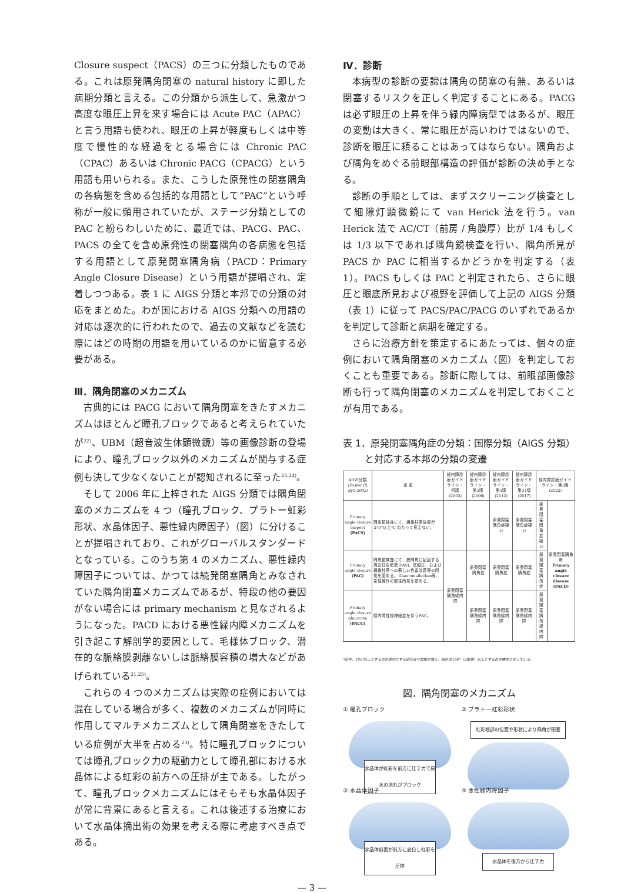Closure suspect（PACS）の三つに分類したものである。これは原発隅角閉塞の natural history に即した病期分類と言える。この分類から派生して、急激かつ高度な眼圧上昇を来す場合には Acute PAC（APAC）と言う用語も使われ、眼圧の上昇が軽度もしくは中等度で慢性的な経過をとる場合には Chronic PAC（CPAC）あるいは Chronic PACG（CPACG）という用語も用いられる。また、こうした原発性の閉塞隅角の各病態を含める包括的な用語として“PAC”という呼称が一般に頻用されていたが、ステージ分類としての PAC と紛らわしいために、最近では、PACG、PAC、PACS の全てを含め原発性の閉塞隅角の各病態を包括する用語として原発閉塞隅角病（PACD：Primary Angle Closure Disease）という用語が提唱され、定着しつつある。表 1 に AIGS 分類と本邦での分類の対応をまとめた。わが国における AIGS 分類への用語の対応は逐次的に行われたので、過去の文献などを読む際にはどの時期の用語を用いているのかに留意する必要がある。
Ⅲ．隅角閉塞のメカニズム
古典的には PACG において隅角閉塞をきたすメカニズムはほとんど瞳孔ブロックであると考えられていたが<sup>22)</sup>、UBM（超音波生体顕微鏡）等の画像診断の登場により、瞳孔ブロック以外のメカニズムが関与する症例も決して少なくないことが認知されるに至った<sup>23,24)</sup>。
そして 2006 年に上梓された AIGS 分類では隅角閉塞のメカニズムを 4 つ（瞳孔ブロック、プラトー虹彩形状、水晶体因子、悪性緑内障因子）（図）に分けることが提唱されており、これがグローバルスタンダードとなっている。このうち第 4 のメカニズム、悪性緑内障因子については、かつては続発閉塞隅角とみなされていた隅角閉塞メカニズムであるが、特段の他の要因がない場合には primary mechanism と見なされるようになった。PACD における悪性緑内障メカニズムを引き起こす解剖学的要因として、毛様体ブロック、潜在的な脈絡膜剥離ないしは脈絡膜容積の増大などがあげられている<sup>21,25)</sup>。
これらの 4 つのメカニズムは実際の症例においては混在している場合が多く、複数のメカニズムが同時に作用してマルチメカニズムとして隅角閉塞をきたしている症例が大半を占める<sup>23)</sup>。特に瞳孔ブロックについては瞳孔ブロック力の駆動力として瞳孔部における水晶体による虹彩の前方への圧排が主である。したがって、瞳孔ブロックメカニズムにはそもそも水晶体因子が常に背景にあると言える。これは後述する治療において水晶体摘出術の効果を考える際に考慮すべき点である。
Ⅳ．診断
本病型の診断の要諦は隅角の閉塞の有無、あるいは閉塞するリスクを正しく判定することにある。PACG は必ず眼圧の上昇を伴う緑内障病型ではあるが、眼圧の変動は大きく、常に眼圧が高いわけではないので、診断を眼圧に頼ることはあってはならない。隅角および隅角をめぐる前眼部構造の評価が診断の決め手となる。
診断の手順としては、まずスクリーニング検査として細隙灯顕微鏡にて van Herick 法を行う。van Herick 法で AC/CT（前房 / 角膜厚）比が 1/4 もしくは 1/3 以下であれば隅角鏡検査を行い、隅角所見が PACS か PAC に相当するかどうかを判定する（表 1）。PACS もしくは PAC と判定されたら、さらに眼圧と眼底所見および視野を評価して上記の AIGS 分類（表 1）に従って PACS/PAC/PACG のいずれであるかを判定して診断と病期を確定する。
さらに治療方針を策定するにあたっては、個々の症例において隅角閉塞のメカニズム（図）を判定しておくことも重要である。診断に際しては、前眼部画像診断も行って隅角閉塞のメカニズムを判定しておくことが有用である。
表 1．原発閉塞隅角症の分類：国際分類（AIGS 分類）
　　 と対応する本邦の分類の変遷
| AIGS分類 (Foster PJ, BJO 2002) | 定 義 | 緑内障診療ガイドライン・初版(2003) | 緑内障診療ガイドライン・第2版(2006) | 緑内障診療ガイドライン・第3版(2012) | 緑内障診療ガイドライン・第34版(2017) | 緑内障診療ガイドライン・第5版(2022) | |
| --- | --- | --- | --- | --- | --- | --- | --- |
| Primary angle closure suspect (PACS) | 隅角鏡検査にて、線維柱帯後部が270°以上*にわたって見えない。 | | | 原発閉塞隅角症疑い | 原発閉塞隅角症疑い | 原発閉塞隅角症疑い | 原発閉塞隅角病 Primary angle closure disease (PACD) |
| Primary angle closure (PAC) | 隅角鏡検査にて、狭隅角に起因する周辺虹彩癒着(PAS)、高眼圧、および線維柱帯への著しい色素沈着等の所見を認める。Glaucomaflecken等、急性発作の既往所見を認める。 | 原発閉塞隅角緑内障 | 原発閉塞隅角症 | 原発閉塞隅角症 | 原発閉塞隅角症 | 原発閉塞隅角症 | |
| Primary angle closure glaucoma (PACG) | 緑内障性視神経症を伴うPAC。 | | 原発閉塞隅角緑内障 | 原発閉塞隅角緑内障 | 原発閉塞隅角緑内障 | 原発閉塞隅角緑内障 | |
*近年、180°以上とするのが適切とする研究者や文献が増え、現在は180°（2象限）以上とするのが標準となっている。
図．隅角閉塞のメカニズム
① 瞳孔ブロック
水晶体が虹彩を前方に圧す力で房水の流れがブロック
② プラトー虹彩形状
虹彩根部の位置や形状により隅角が閉塞
③ 水晶体因子
水晶体前面が前方に変位し虹彩を圧排
④ 悪性緑内障因子
水晶体を後方から圧す力
— 3 —